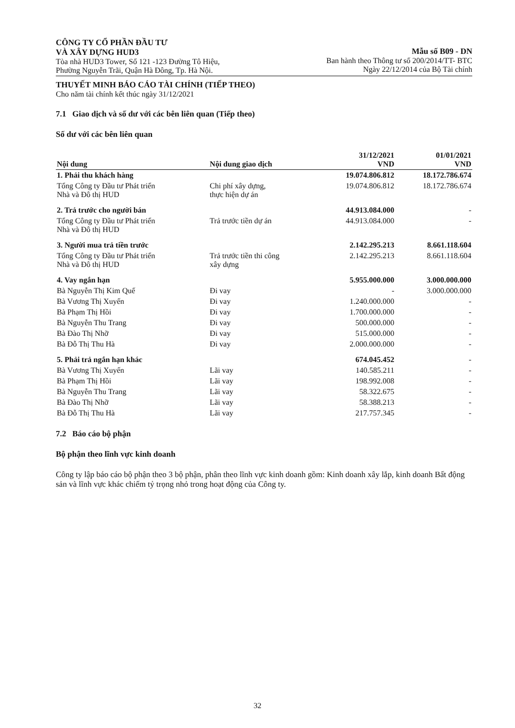CÔNG TY CỔ PHẦN ĐẦU TƯ
VÀ XÂY DỰNG HUD3
Tòa nhà HUD3 Tower, Số 121 -123 Đường Tô Hiệu,
Phường Nguyễn Trãi, Quận Hà Đông, Tp. Hà Nội.
Mẫu số B09 - DN
Ban hành theo Thông tư số 200/2014/TT- BTC
Ngày 22/12/2014 của Bộ Tài chính
THUYẾT MINH BÁO CÁO TÀI CHÍNH (TIẾP THEO)
Cho năm tài chính kết thúc ngày 31/12/2021
7.1 Giao dịch và số dư với các bên liên quan (Tiếp theo)
Số dư với các bên liên quan
| Nội dung | Nội dung giao dịch | 31/12/2021 VND | 01/01/2021 VND |
| --- | --- | --- | --- |
| 1. Phải thu khách hàng | | 19.074.806.812 | 18.172.786.674 |
| Tổng Công ty Đầu tư Phát triển Nhà và Đô thị HUD | Chi phí xây dựng, thực hiện dự án | 19.074.806.812 | 18.172.786.674 |
| 2. Trả trước cho người bán | | 44.913.084.000 | - |
| Tổng Công ty Đầu tư Phát triển Nhà và Đô thị HUD | Trả trước tiền dự án | 44.913.084.000 | - |
| 3. Người mua trả tiền trước | | 2.142.295.213 | 8.661.118.604 |
| Tổng Công ty Đầu tư Phát triển Nhà và Đô thị HUD | Trả trước tiền thi công xây dựng | 2.142.295.213 | 8.661.118.604 |
| 4. Vay ngắn hạn | | 5.955.000.000 | 3.000.000.000 |
| Bà Nguyễn Thị Kim Quế | Đi vay | - | 3.000.000.000 |
| Bà Vương Thị Xuyến | Đi vay | 1.240.000.000 | - |
| Bà Phạm Thị Hồi | Đi vay | 1.700.000.000 | - |
| Bà Nguyễn Thu Trang | Đi vay | 500.000.000 | - |
| Bà Đào Thị Nhỡ | Đi vay | 515.000.000 | - |
| Bà Đỗ Thị Thu Hà | Đi vay | 2.000.000.000 | - |
| 5. Phải trả ngắn hạn khác | | 674.045.452 | - |
| Bà Vương Thị Xuyến | Lãi vay | 140.585.211 | - |
| Bà Phạm Thị Hồi | Lãi vay | 198.992.008 | - |
| Bà Nguyễn Thu Trang | Lãi vay | 58.322.675 | - |
| Bà Đào Thị Nhỡ | Lãi vay | 58.388.213 | - |
| Bà Đỗ Thị Thu Hà | Lãi vay | 217.757.345 | - |
7.2 Báo cáo bộ phận
Bộ phận theo lĩnh vực kinh doanh
Công ty lập báo cáo bộ phận theo 3 bộ phận, phân theo lĩnh vực kinh doanh gồm: Kinh doanh xây lắp, kinh doanh Bất động sản và lĩnh vực khác chiếm tỷ trọng nhỏ trong hoạt động của Công ty.
32